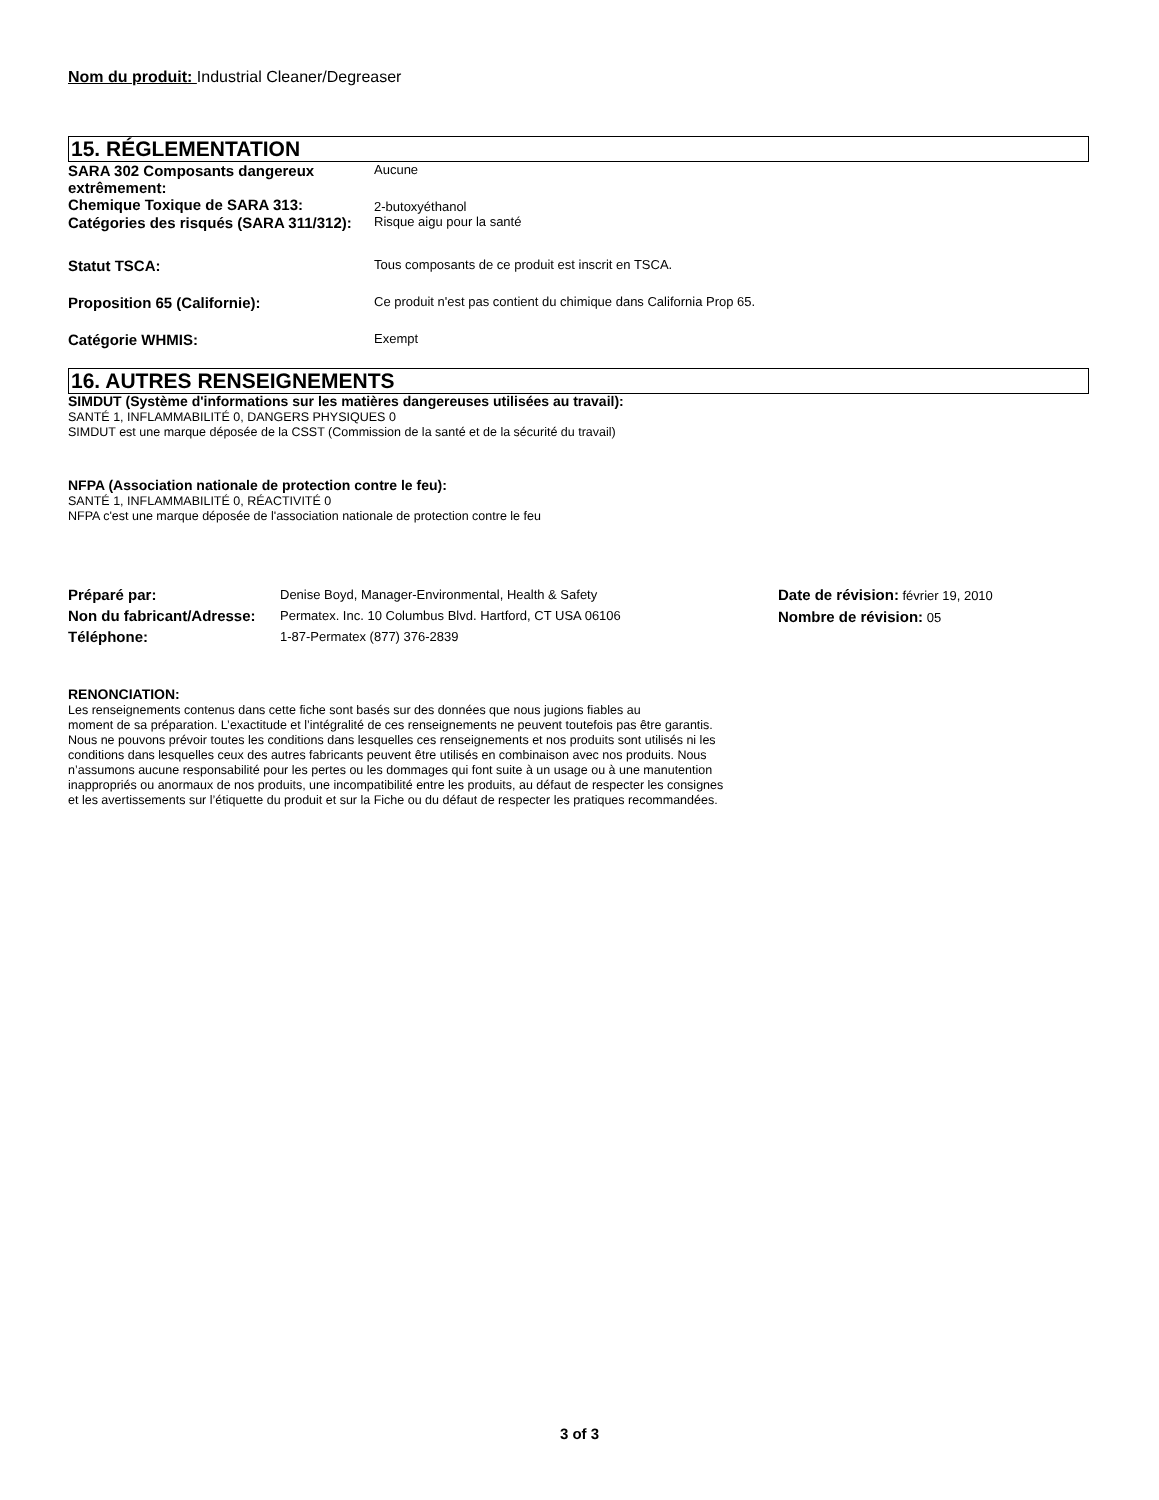Nom du produit: Industrial Cleaner/Degreaser
15. RÉGLEMENTATION
SARA 302 Composants dangereux extrêmement:
Aucune
Chemique Toxique de SARA 313:
2-butoxyéthanol
Catégories des risqués (SARA 311/312):
Risque aigu pour la santé
Statut TSCA:
Tous composants de ce produit est inscrit en TSCA.
Proposition 65 (Californie):
Ce produit n'est pas contient du chimique dans California Prop 65.
Catégorie WHMIS:
Exempt
16. AUTRES RENSEIGNEMENTS
SIMDUT (Système d'informations sur les matières dangereuses utilisées au travail):
SANTÉ 1, INFLAMMABILITÉ 0, DANGERS PHYSIQUES 0
SIMDUT est une marque déposée de la CSST (Commission de la santé et de la sécurité du travail)
NFPA (Association nationale de protection contre le feu):
SANTÉ 1, INFLAMMABILITÉ 0, RÉACTIVITÉ 0
NFPA c'est une marque déposée de l'association nationale de protection contre le feu
Préparé par:
Non du fabricant/Adresse:
Téléphone:
Denise Boyd, Manager-Environmental, Health & Safety
Permatex. Inc. 10 Columbus Blvd. Hartford, CT USA 06106
1-87-Permatex (877) 376-2839
Date de révision: février 19, 2010
Nombre de révision: 05
RENONCIATION:
Les renseignements contenus dans cette fiche sont basés sur des données que nous jugions fiables au
moment de sa préparation. L’exactitude et l’intégralité de ces renseignements ne peuvent toutefois pas être garantis.
Nous ne pouvons prévoir toutes les conditions dans lesquelles ces renseignements et nos produits sont utilisés ni les
conditions dans lesquelles ceux des autres fabricants peuvent être utilisés en combinaison avec nos produits. Nous
n’assumons aucune responsabilité pour les pertes ou les dommages qui font suite à un usage ou à une manutention
inappropriés ou anormaux de nos produits, une incompatibilité entre les produits, au défaut de respecter les consignes
et les avertissements sur l’étiquette du produit et sur la Fiche ou du défaut de respecter les pratiques recommandées.
3 of 3